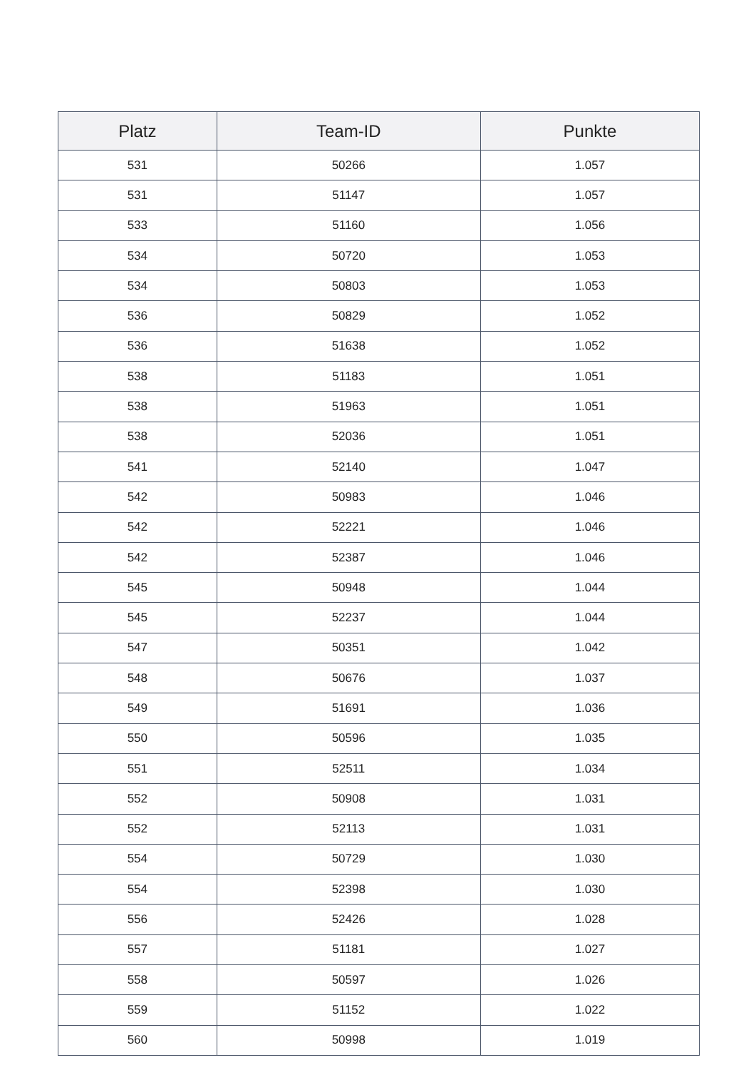| Platz | Team-ID | Punkte |
| --- | --- | --- |
| 531 | 50266 | 1.057 |
| 531 | 51147 | 1.057 |
| 533 | 51160 | 1.056 |
| 534 | 50720 | 1.053 |
| 534 | 50803 | 1.053 |
| 536 | 50829 | 1.052 |
| 536 | 51638 | 1.052 |
| 538 | 51183 | 1.051 |
| 538 | 51963 | 1.051 |
| 538 | 52036 | 1.051 |
| 541 | 52140 | 1.047 |
| 542 | 50983 | 1.046 |
| 542 | 52221 | 1.046 |
| 542 | 52387 | 1.046 |
| 545 | 50948 | 1.044 |
| 545 | 52237 | 1.044 |
| 547 | 50351 | 1.042 |
| 548 | 50676 | 1.037 |
| 549 | 51691 | 1.036 |
| 550 | 50596 | 1.035 |
| 551 | 52511 | 1.034 |
| 552 | 50908 | 1.031 |
| 552 | 52113 | 1.031 |
| 554 | 50729 | 1.030 |
| 554 | 52398 | 1.030 |
| 556 | 52426 | 1.028 |
| 557 | 51181 | 1.027 |
| 558 | 50597 | 1.026 |
| 559 | 51152 | 1.022 |
| 560 | 50998 | 1.019 |